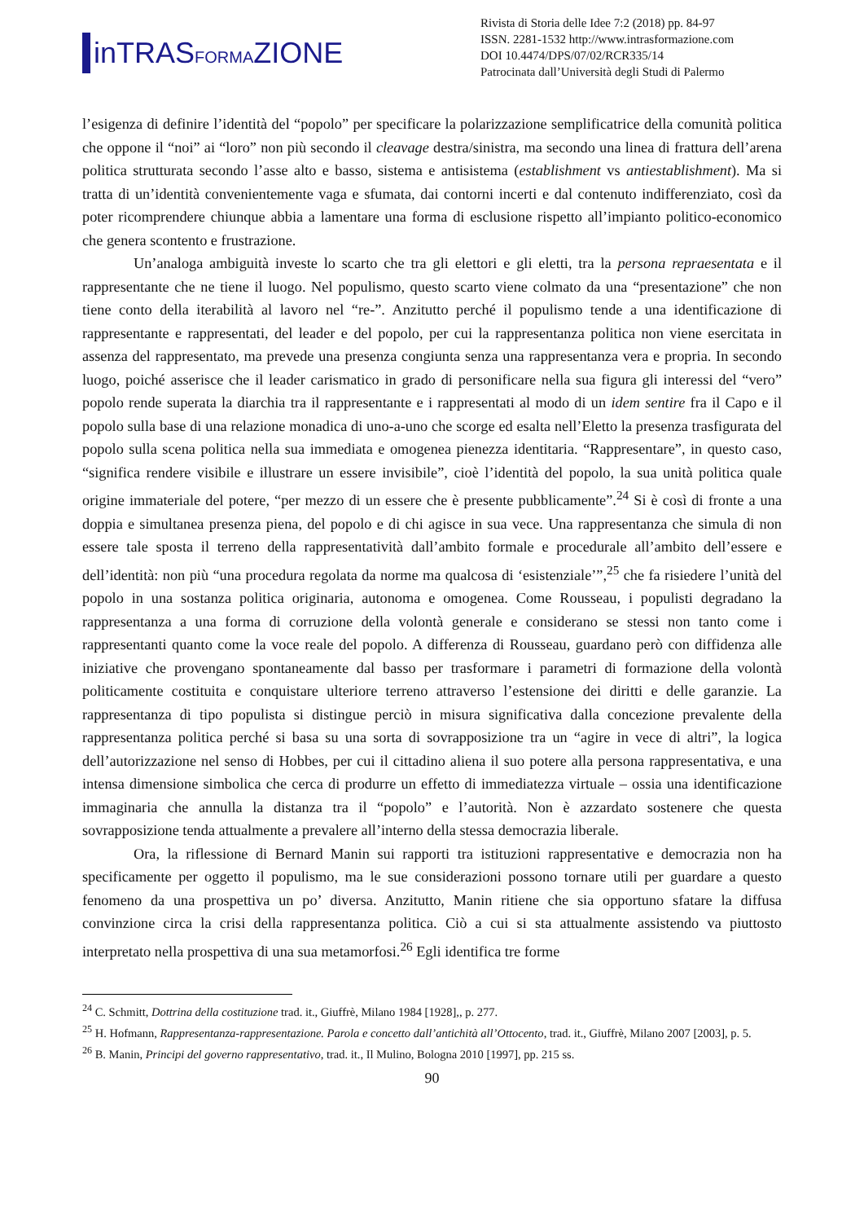inTRASFORMAZIONE
Rivista di Storia delle Idee 7:2 (2018) pp. 84-97
ISSN. 2281-1532 http://www.intrasformazione.com
DOI 10.4474/DPS/07/02/RCR335/14
Patrocinata dall’Università degli Studi di Palermo
l’esigenza di definire l’identità del “popolo” per specificare la polarizzazione semplificatrice della comunità politica che oppone il “noi” ai “loro” non più secondo il cleavage destra/sinistra, ma secondo una linea di frattura dell’arena politica strutturata secondo l’asse alto e basso, sistema e antisistema (establishment vs antiestablishment). Ma si tratta di un’identità convenientemente vaga e sfumata, dai contorni incerti e dal contenuto indifferenziato, così da poter ricomprendere chiunque abbia a lamentare una forma di esclusione rispetto all’impianto politico-economico che genera scontento e frustrazione.
Un’analoga ambiguità investe lo scarto che tra gli elettori e gli eletti, tra la persona repraesentata e il rappresentante che ne tiene il luogo. Nel populismo, questo scarto viene colmato da una “presentazione” che non tiene conto della iterabilità al lavoro nel “re-”. Anzitutto perché il populismo tende a una identificazione di rappresentante e rappresentati, del leader e del popolo, per cui la rappresentanza politica non viene esercitata in assenza del rappresentato, ma prevede una presenza congiunta senza una rappresentanza vera e propria. In secondo luogo, poiché asserisce che il leader carismatico in grado di personificare nella sua figura gli interessi del “vero” popolo rende superata la diarchia tra il rappresentante e i rappresentati al modo di un idem sentire fra il Capo e il popolo sulla base di una relazione monadica di uno-a-uno che scorge ed esalta nell’Eletto la presenza trasfigurata del popolo sulla scena politica nella sua immediata e omogenea pienezza identitaria. “Rappresentare”, in questo caso, “significa rendere visibile e illustrare un essere invisibile”, cioè l’identità del popolo, la sua unità politica quale origine immateriale del potere, “per mezzo di un essere che è presente pubblicamente”.<sup>24</sup> Si è così di fronte a una doppia e simultanea presenza piena, del popolo e di chi agisce in sua vece. Una rappresentanza che simula di non essere tale sposta il terreno della rappresentatività dall’ambito formale e procedurale all’ambito dell’essere e dell’identità: non più “una procedura regolata da norme ma qualcosa di ‘esistenziale’”,<sup>25</sup> che fa risiedere l’unità del popolo in una sostanza politica originaria, autonoma e omogenea. Come Rousseau, i populisti degradano la rappresentanza a una forma di corruzione della volontà generale e considerano se stessi non tanto come i rappresentanti quanto come la voce reale del popolo. A differenza di Rousseau, guardano però con diffidenza alle iniziative che provengano spontaneamente dal basso per trasformare i parametri di formazione della volontà politicamente costituita e conquistare ulteriore terreno attraverso l’estensione dei diritti e delle garanzie. La rappresentanza di tipo populista si distingue perciò in misura significativa dalla concezione prevalente della rappresentanza politica perché si basa su una sorta di sovrapposizione tra un “agire in vece di altri”, la logica dell’autorizzazione nel senso di Hobbes, per cui il cittadino aliena il suo potere alla persona rappresentativa, e una intensa dimensione simbolica che cerca di produrre un effetto di immediatezza virtuale – ossia una identificazione immaginaria che annulla la distanza tra il “popolo” e l’autorità. Non è azzardato sostenere che questa sovrapposizione tenda attualmente a prevalere all’interno della stessa democrazia liberale.
Ora, la riflessione di Bernard Manin sui rapporti tra istituzioni rappresentative e democrazia non ha specificamente per oggetto il populismo, ma le sue considerazioni possono tornare utili per guardare a questo fenomeno da una prospettiva un po’ diversa. Anzitutto, Manin ritiene che sia opportuno sfatare la diffusa convinzione circa la crisi della rappresentanza politica. Ciò a cui si sta attualmente assistendo va piuttosto interpretato nella prospettiva di una sua metamorfosi.<sup>26</sup> Egli identifica tre forme
<sup>24</sup> C. Schmitt, Dottrina della costituzione trad. it., Giuffrè, Milano 1984 [1928],, p. 277.
<sup>25</sup> H. Hofmann, Rappresentanza-rappresentazione. Parola e concetto dall’antichità all’Ottocento, trad. it., Giuffrè, Milano 2007 [2003], p. 5.
<sup>26</sup> B. Manin, Principi del governo rappresentativo, trad. it., Il Mulino, Bologna 2010 [1997], pp. 215 ss.
90